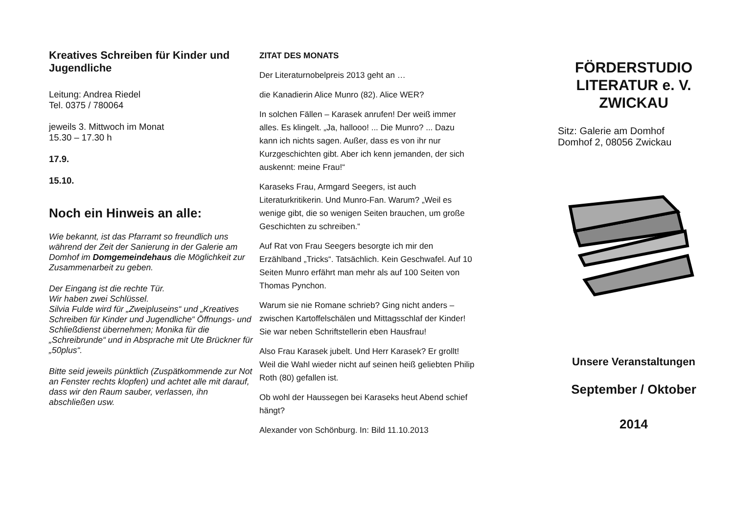Kreatives Schreiben für Kinder und Jugendliche
Leitung: Andrea Riedel
Tel. 0375 / 780064
jeweils 3. Mittwoch im Monat
15.30 – 17.30 h
17.9.
15.10.
Noch ein Hinweis an alle:
Wie bekannt, ist das Pfarramt so freundlich uns während der Zeit der Sanierung in der Galerie am Domhof im Domgemeindehaus die Möglichkeit zur Zusammenarbeit zu geben.
Der Eingang ist die rechte Tür.
Wir haben zwei Schlüssel.
Silvia Fulde wird für „Zweipluseins“ und „Kreatives Schreiben für Kinder und Jugendliche“ Öffnungs- und Schließdienst übernehmen; Monika für die „Schreibrunde“ und in Absprache mit Ute Brückner für „50plus“.
Bitte seid jeweils pünktlich (Zuspätkommende zur Not an Fenster rechts klopfen) und achtet alle mit darauf, dass wir den Raum sauber, verlassen, ihn abschließen usw.
ZITAT DES MONATS
Der Literaturnobelpreis 2013 geht an …
die Kanadierin Alice Munro (82). Alice WER?
In solchen Fällen – Karasek anrufen! Der weiß immer alles. Es klingelt. „Ja, hallooo! ... Die Munro? ... Dazu kann ich nichts sagen. Außer, dass es von ihr nur Kurzgeschichten gibt. Aber ich kenn jemanden, der sich auskennt: meine Frau!“
Karaseks Frau, Armgard Seegers, ist auch Literaturkritikerin. Und Munro-Fan. Warum? „Weil es wenige gibt, die so wenigen Seiten brauchen, um große Geschichten zu schreiben.“
Auf Rat von Frau Seegers besorgte ich mir den Erzählband „Tricks“. Tatsächlich. Kein Geschwafel. Auf 10 Seiten Munro erfährt man mehr als auf 100 Seiten von Thomas Pynchon.
Warum sie nie Romane schrieb? Ging nicht anders – zwischen Kartoffelschälen und Mittagsschlaf der Kinder! Sie war neben Schriftstellerin eben Hausfrau!
Also Frau Karasek jubelt. Und Herr Karasek? Er grollt! Weil die Wahl wieder nicht auf seinen heiß geliebten Philip Roth (80) gefallen ist.
Ob wohl der Haussegen bei Karaseks heut Abend schief hängt?
Alexander von Schönburg. In: Bild 11.10.2013
FÖRDERSTUDIO
LITERATUR e. V.
ZWICKAU
Sitz: Galerie am Domhof
Domhof 2, 08056 Zwickau
Unsere Veranstaltungen
September / Oktober
2014